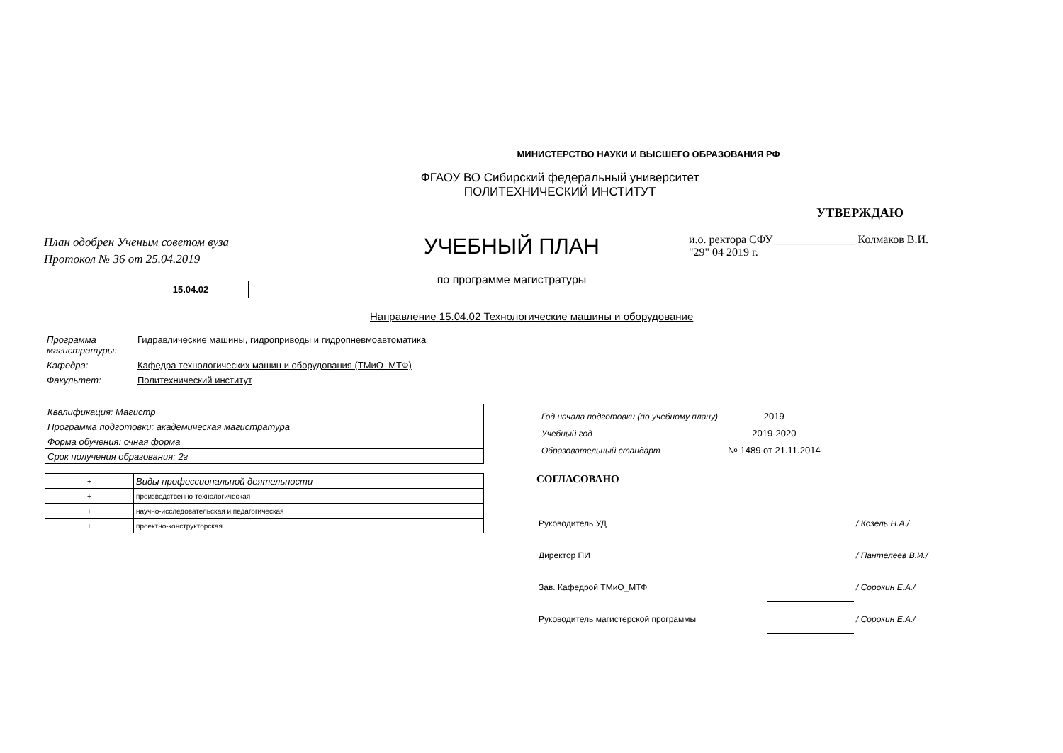МИНИСТЕРСТВО НАУКИ И ВЫСШЕГО ОБРАЗОВАНИЯ РФ
ФГАОУ ВО Сибирский федеральный университет
ПОЛИТЕХНИЧЕСКИЙ ИНСТИТУТ
План одобрен Ученым советом вуза
Протокол № 36 от 25.04.2019
УЧЕБНЫЙ ПЛАН
по программе магистратуры
УТВЕРЖДАЮ
и.о. ректора СФУ ______________ Колмаков В.И.
"29" 04 2019 г.
15.04.02
Направление 15.04.02 Технологические машины и оборудование
| Программа магистратуры: | Гидравлические машины, гидроприводы и гидропневмоавтоматика |
| Кафедра: | Кафедра технологических машин и оборудования (ТМиО_МТФ) |
| Факультет: | Политехнический институт |
| Квалификация: Магистр |
| Программа подготовки: академическая магистратура |
| Форма обучения: очная форма |
| Срок получения образования: 2г |
| + | Виды профессиональной деятельности |
| + | производственно-технологическая |
| + | научно-исследовательская и педагогическая |
| + | проектно-конструкторская |
| Год начала подготовки (по учебному плану) | 2019 |
| Учебный год | 2019-2020 |
| Образовательный стандарт | № 1489 от 21.11.2014 |
СОГЛАСОВАНО
| Руководитель УД | | / Козель Н.А./ |
| Директор ПИ | | / Пантелеев В.И./ |
| Зав. Кафедрой ТМиО_МТФ | | / Сорокин Е.А./ |
| Руководитель магистерской программы | | / Сорокин Е.А./ |